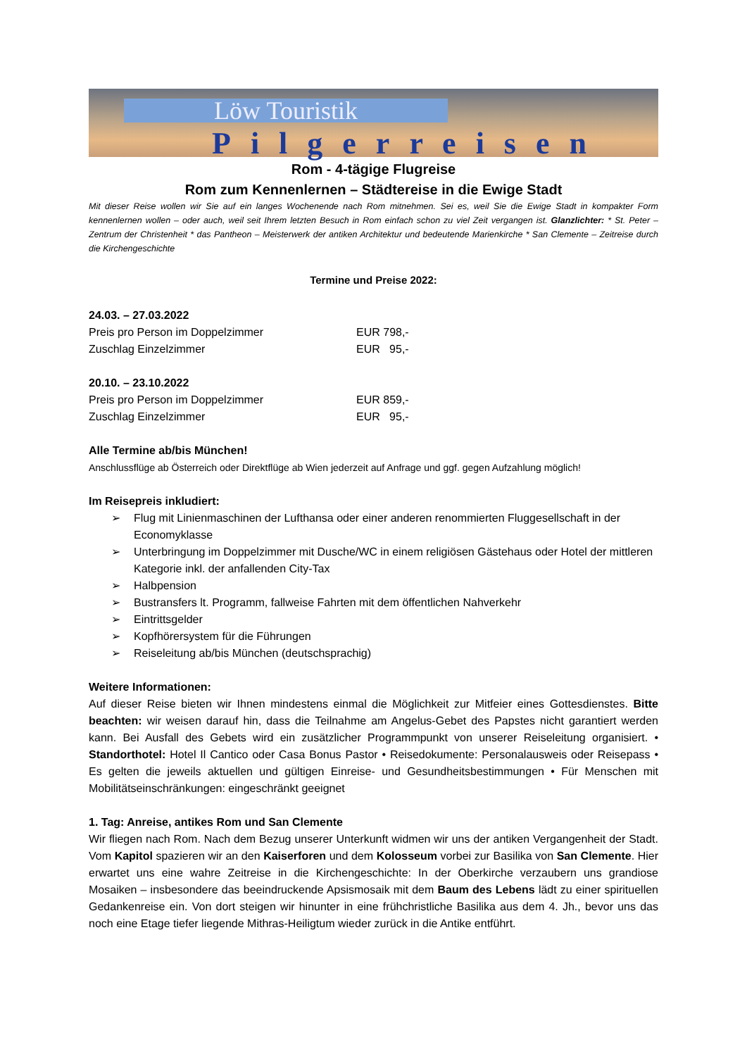Löw Touristik
Pilgerreisen
Rom - 4-tägige Flugreise
Rom zum Kennenlernen – Städtereise in die Ewige Stadt
Mit dieser Reise wollen wir Sie auf ein langes Wochenende nach Rom mitnehmen. Sei es, weil Sie die Ewige Stadt in kompakter Form kennenlernen wollen – oder auch, weil seit Ihrem letzten Besuch in Rom einfach schon zu viel Zeit vergangen ist. Glanzlichter: * St. Peter – Zentrum der Christenheit * das Pantheon – Meisterwerk der antiken Architektur und bedeutende Marienkirche * San Clemente – Zeitreise durch die Kirchengeschichte
Termine und Preise 2022:
24.03. – 27.03.2022
Preis pro Person im Doppelzimmer EUR 798,-
Zuschlag Einzelzimmer EUR 95,-
20.10. – 23.10.2022
Preis pro Person im Doppelzimmer EUR 859,-
Zuschlag Einzelzimmer EUR 95,-
Alle Termine ab/bis München!
Anschlussflüge ab Österreich oder Direktflüge ab Wien jederzeit auf Anfrage und ggf. gegen Aufzahlung möglich!
Im Reisepreis inkludiert:
➢ Flug mit Linienmaschinen der Lufthansa oder einer anderen renommierten Fluggesellschaft in der Economyklasse
➢ Unterbringung im Doppelzimmer mit Dusche/WC in einem religiösen Gästehaus oder Hotel der mittleren Kategorie inkl. der anfallenden City-Tax
➢ Halbpension
➢ Bustransfers lt. Programm, fallweise Fahrten mit dem öffentlichen Nahverkehr
➢ Eintrittsgelder
➢ Kopfhörersystem für die Führungen
➢ Reiseleitung ab/bis München (deutschsprachig)
Weitere Informationen:
Auf dieser Reise bieten wir Ihnen mindestens einmal die Möglichkeit zur Mitfeier eines Gottesdienstes. Bitte beachten: wir weisen darauf hin, dass die Teilnahme am Angelus-Gebet des Papstes nicht garantiert werden kann. Bei Ausfall des Gebets wird ein zusätzlicher Programmpunkt von unserer Reiseleitung organisiert. • Standorthotel: Hotel Il Cantico oder Casa Bonus Pastor • Reisedokumente: Personalausweis oder Reisepass • Es gelten die jeweils aktuellen und gültigen Einreise- und Gesundheitsbestimmungen • Für Menschen mit Mobilitätseinschränkungen: eingeschränkt geeignet
1. Tag: Anreise, antikes Rom und San Clemente
Wir fliegen nach Rom. Nach dem Bezug unserer Unterkunft widmen wir uns der antiken Vergangenheit der Stadt. Vom Kapitol spazieren wir an den Kaiserforen und dem Kolosseum vorbei zur Basilika von San Clemente. Hier erwartet uns eine wahre Zeitreise in die Kirchengeschichte: In der Oberkirche verzaubern uns grandiose Mosaiken – insbesondere das beeindruckende Apsismosaik mit dem Baum des Lebens lädt zu einer spirituellen Gedankenreise ein. Von dort steigen wir hinunter in eine frühchristliche Basilika aus dem 4. Jh., bevor uns das noch eine Etage tiefer liegende Mithras-Heiligtum wieder zurück in die Antike entführt.